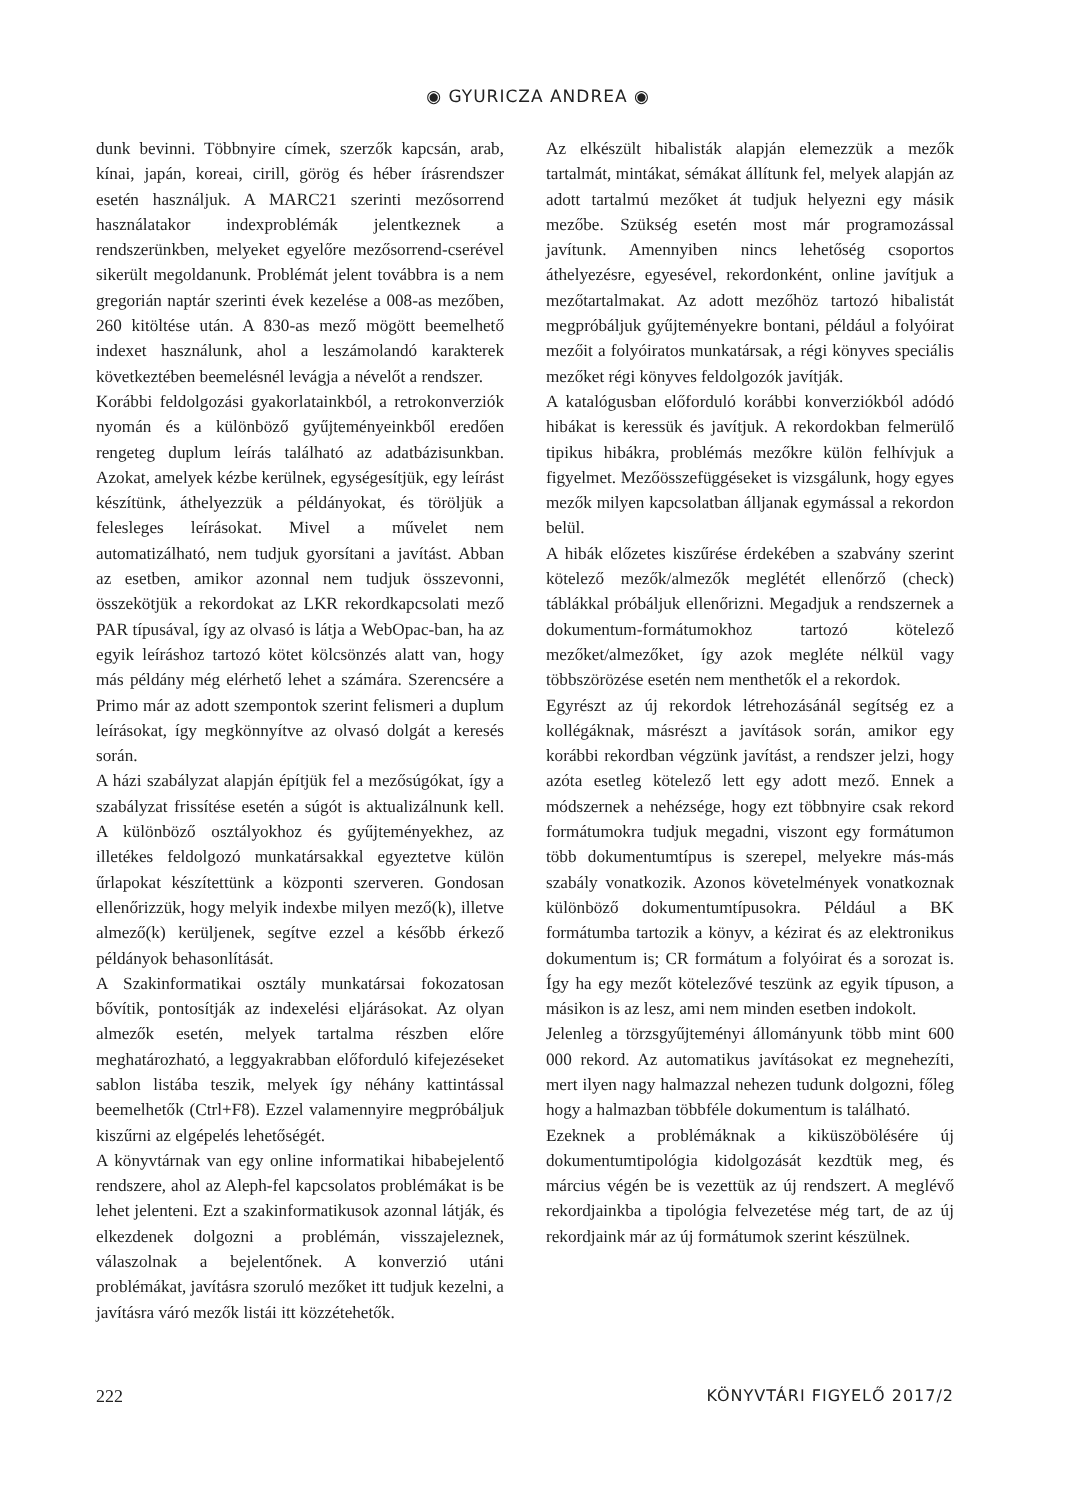◉ GYURICZA ANDREA ◉
dunk bevinni. Többnyire címek, szerzők kapcsán, arab, kínai, japán, koreai, cirill, görög és héber írásrendszer esetén használjuk. A MARC21 szerinti mezősorrend használatakor indexproblémák jelentkeznek a rendszerünkben, melyeket egyelőre mezősorrend-cserével sikerült megoldanunk. Problémát jelent továbbra is a nem gregorián naptár szerinti évek kezelése a 008-as mezőben, 260 kitöltése után. A 830-as mező mögött beemelhető indexet használunk, ahol a leszámolandó karakterek következtében beemelésnél levágja a névelőt a rendszer.
Korábbi feldolgozási gyakorlatainkból, a retrokonverziók nyomán és a különböző gyűjteményeinkből eredően rengeteg duplum leírás található az adatbázisunkban. Azokat, amelyek kézbe kerülnek, egységesítjük, egy leírást készítünk, áthelyezzük a példányokat, és töröljük a felesleges leírásokat. Mivel a művelet nem automatizálható, nem tudjuk gyorsítani a javítást. Abban az esetben, amikor azonnal nem tudjuk összevonni, összekötjük a rekordokat az LKR rekordkapcsolati mező PAR típusával, így az olvasó is látja a WebOpac-ban, ha az egyik leíráshoz tartozó kötet kölcsönzés alatt van, hogy más példány még elérhető lehet a számára. Szerencsére a Primo már az adott szempontok szerint felismeri a duplum leírásokat, így megkönnyítve az olvasó dolgát a keresés során.
A házi szabályzat alapján építjük fel a mezősúgókat, így a szabályzat frissítése esetén a súgót is aktualizálnunk kell. A különböző osztályokhoz és gyűjteményekhez, az illetékes feldolgozó munkatársakkal egyeztetve külön űrlapokat készítettünk a központi szerveren. Gondosan ellenőrizzük, hogy melyik indexbe milyen mező(k), illetve almező(k) kerüljenek, segítve ezzel a később érkező példányok behasonlítását.
A Szakinformatikai osztály munkatársai fokozatosan bővítik, pontosítják az indexelési eljárásokat. Az olyan almezők esetén, melyek tartalma részben előre meghatározható, a leggyakrabban előforduló kifejezéseket sablon listába teszik, melyek így néhány kattintással beemelhetők (Ctrl+F8). Ezzel valamennyire megpróbáljuk kiszűrni az elgépelés lehetőségét.
A könyvtárnak van egy online informatikai hibabejelentő rendszere, ahol az Aleph-fel kapcsolatos problémákat is be lehet jelenteni. Ezt a szakinformatikusok azonnal látják, és elkezdenek dolgozni a problémán, visszajeleznek, válaszolnak a bejelentőnek. A konverzió utáni problémákat, javításra szoruló mezőket itt tudjuk kezelni, a javításra váró mezők listái itt közzétehetők.
Az elkészült hibalisták alapján elemezzük a mezők tartalmát, mintákat, sémákat állítunk fel, melyek alapján az adott tartalmú mezőket át tudjuk helyezni egy másik mezőbe. Szükség esetén most már programozással javítunk. Amennyiben nincs lehetőség csoportos áthelyezésre, egyesével, rekordonként, online javítjuk a mezőtartalmakat. Az adott mezőhöz tartozó hibalistát megpróbáljuk gyűjteményekre bontani, például a folyóirat mezőit a folyóiratos munkatársak, a régi könyves speciális mezőket régi könyves feldolgozók javítják.
A katalógusban előforduló korábbi konverziókból adódó hibákat is keressük és javítjuk. A rekordokban felmerülő tipikus hibákra, problémás mezőkre külön felhívjuk a figyelmet. Mezőösszefüggéseket is vizsgálunk, hogy egyes mezők milyen kapcsolatban álljanak egymással a rekordon belül.
A hibák előzetes kiszűrése érdekében a szabvány szerint kötelező mezők/almezők meglétét ellenőrző (check) táblákkal próbáljuk ellenőrizni. Megadjuk a rendszernek a dokumentum-formátumokhoz tartozó kötelező mezőket/almezőket, így azok megléte nélkül vagy többszörözése esetén nem menthetők el a rekordok.
Egyrészt az új rekordok létrehozásánál segítség ez a kollégáknak, másrészt a javítások során, amikor egy korábbi rekordban végzünk javítást, a rendszer jelzi, hogy azóta esetleg kötelező lett egy adott mező. Ennek a módszernek a nehézsége, hogy ezt többnyire csak rekord formátumokra tudjuk megadni, viszont egy formátumon több dokumentumtípus is szerepel, melyekre más-más szabály vonatkozik. Azonos követelmények vonatkoznak különböző dokumentumtípusokra. Például a BK formátumba tartozik a könyv, a kézirat és az elektronikus dokumentum is; CR formátum a folyóirat és a sorozat is. Így ha egy mezőt kötelezővé teszünk az egyik típuson, a másikon is az lesz, ami nem minden esetben indokolt.
Jelenleg a törzsgyűjteményi állományunk több mint 600 000 rekord. Az automatikus javításokat ez megnehezíti, mert ilyen nagy halmazzal nehezen tudunk dolgozni, főleg hogy a halmazban többféle dokumentum is található.
Ezeknek a problémáknak a kiküszöbölésére új dokumentumtipológia kidolgozását kezdtük meg, és március végén be is vezettük az új rendszert. A meglévő rekordjainkba a tipológia felvezetése még tart, de az új rekordjaink már az új formátumok szerint készülnek.
222 KÖNYVTÁRI FIGYELŐ 2017/2